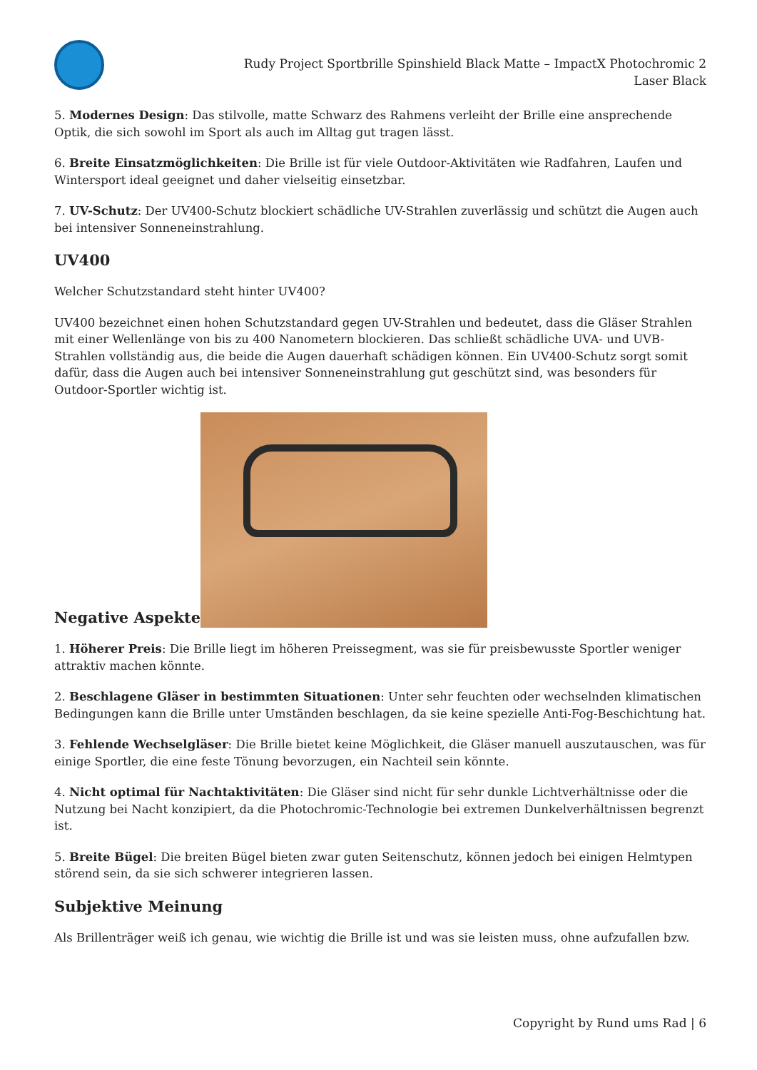Rudy Project Sportbrille Spinshield Black Matte – ImpactX Photochromic 2 Laser Black
5. Modernes Design: Das stilvolle, matte Schwarz des Rahmens verleiht der Brille eine ansprechende Optik, die sich sowohl im Sport als auch im Alltag gut tragen lässt.
6. Breite Einsatzmöglichkeiten: Die Brille ist für viele Outdoor-Aktivitäten wie Radfahren, Laufen und Wintersport ideal geeignet und daher vielseitig einsetzbar.
7. UV-Schutz: Der UV400-Schutz blockiert schädliche UV-Strahlen zuverlässig und schützt die Augen auch bei intensiver Sonneneinstrahlung.
UV400
Welcher Schutzstandard steht hinter UV400?
UV400 bezeichnet einen hohen Schutzstandard gegen UV-Strahlen und bedeutet, dass die Gläser Strahlen mit einer Wellenlänge von bis zu 400 Nanometern blockieren. Das schließt schädliche UVA- und UVB-Strahlen vollständig aus, die beide die Augen dauerhaft schädigen können. Ein UV400-Schutz sorgt somit dafür, dass die Augen auch bei intensiver Sonneneinstrahlung gut geschützt sind, was besonders für Outdoor-Sportler wichtig ist.
Negative Aspekte
1. Höherer Preis: Die Brille liegt im höheren Preissegment, was sie für preisbewusste Sportler weniger attraktiv machen könnte.
2. Beschlagene Gläser in bestimmten Situationen: Unter sehr feuchten oder wechselnden klimatischen Bedingungen kann die Brille unter Umständen beschlagen, da sie keine spezielle Anti-Fog-Beschichtung hat.
3. Fehlende Wechselgläser: Die Brille bietet keine Möglichkeit, die Gläser manuell auszutauschen, was für einige Sportler, die eine feste Tönung bevorzugen, ein Nachteil sein könnte.
4. Nicht optimal für Nachtaktivitäten: Die Gläser sind nicht für sehr dunkle Lichtverhältnisse oder die Nutzung bei Nacht konzipiert, da die Photochromic-Technologie bei extremen Dunkelverhältnissen begrenzt ist.
5. Breite Bügel: Die breiten Bügel bieten zwar guten Seitenschutz, können jedoch bei einigen Helmtypen störend sein, da sie sich schwerer integrieren lassen.
Subjektive Meinung
Als Brillenträger weiß ich genau, wie wichtig die Brille ist und was sie leisten muss, ohne aufzufallen bzw.
Copyright by Rund ums Rad | 6